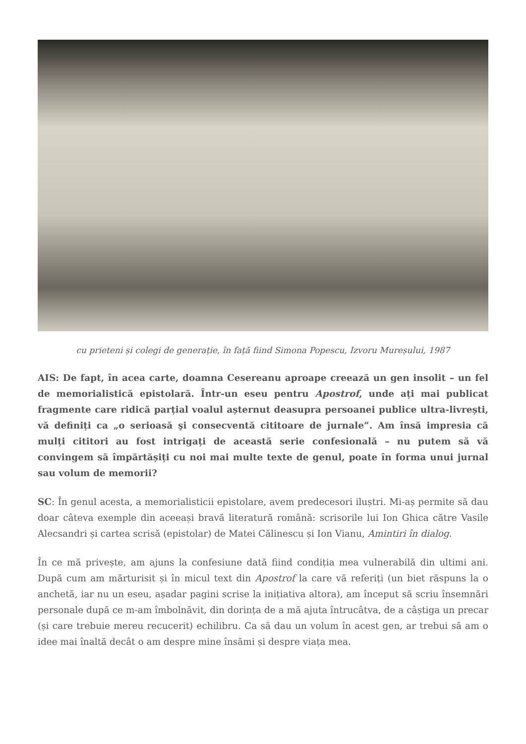cu prieteni și colegi de generație, în față fiind Simona Popescu, Izvoru Mureșului, 1987
AIS: De fapt, în acea carte, doamna Cesereanu aproape creează un gen insolit – un fel de memorialistică epistolară. Într-un eseu pentru Apostrof, unde ați mai publicat fragmente care ridică parțial voalul așternut deasupra persoanei publice ultra-livrești, vă definiți ca „o serioasă şi consecventă cititoare de jurnale”. Am însă impresia că mulți cititori au fost intrigați de această serie confesională – nu putem să vă convingem să împărtășiți cu noi mai multe texte de genul, poate în forma unui jurnal sau volum de memorii?
SC: În genul acesta, a memorialisticii epistolare, avem predecesori iluștri. Mi-aș permite să dau doar câteva exemple din aceeași bravă literatură română: scrisorile lui Ion Ghica către Vasile Alecsandri și cartea scrisă (epistolar) de Matei Călinescu și Ion Vianu, Amintiri în dialog.
În ce mă privește, am ajuns la confesiune dată fiind condiția mea vulnerabilă din ultimi ani. După cum am mărturisit și în micul text din Apostrof la care vă referiți (un biet răspuns la o anchetă, iar nu un eseu, așadar pagini scrise la inițiativa altora), am început să scriu însemnări personale după ce m-am îmbolnăvit, din dorința de a mă ajuta întrucâtva, de a câștiga un precar (și care trebuie mereu recucerit) echilibru. Ca să dau un volum în acest gen, ar trebui să am o idee mai înaltă decât o am despre mine însămi și despre viața mea.